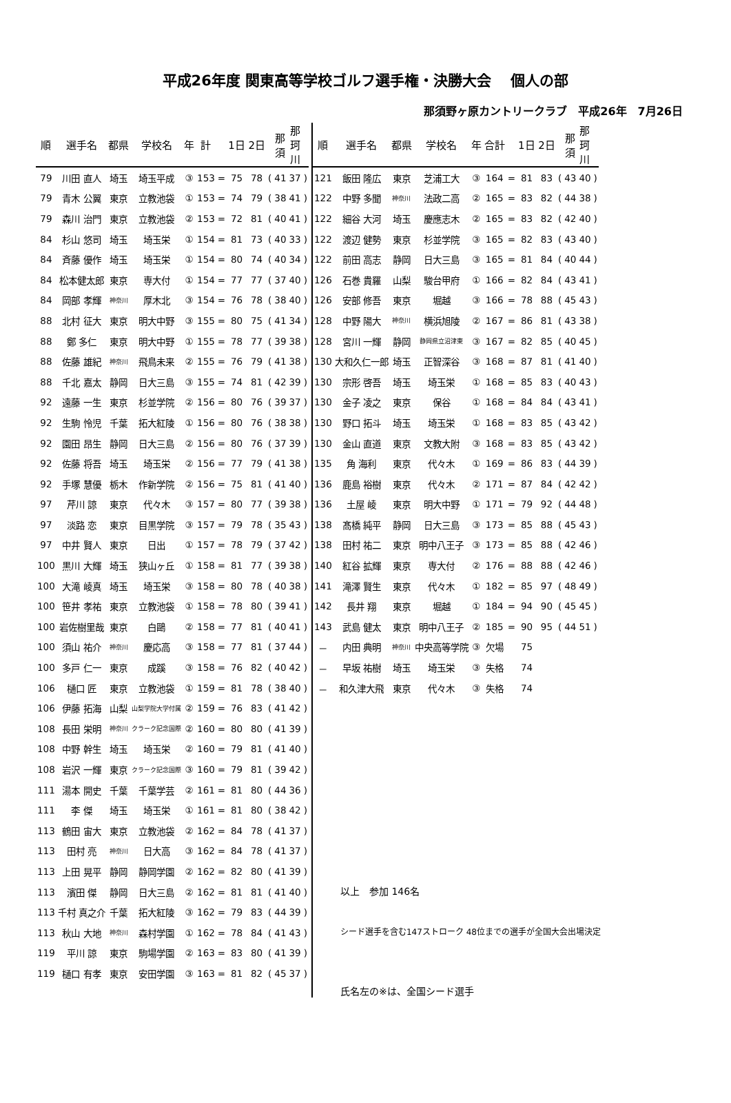平成26年度 関東高等学校ゴルフ選手権・決勝大会　 個人の部
那須野ヶ原カントリークラブ　平成26年　7月26日
| 順 | 選手名 | 都県 | 学校名 | 年 | 計 | | 1日 2日 | | | 那 須 | 那 珂 川 | |
| --- | --- | --- | --- | --- | --- | --- | --- | --- | --- | --- | --- | --- |
| 79 | 川田 直人 | 埼玉 | 埼玉平成 | ③ | 153 | = | 75 | 78 | ( | 41 | 37 | ) |
| 79 | 青木 公翼 | 東京 | 立教池袋 | ① | 153 | = | 74 | 79 | ( | 38 | 41 | ) |
| 79 | 森川 治門 | 東京 | 立教池袋 | ② | 153 | = | 72 | 81 | ( | 40 | 41 | ) |
| 84 | 杉山 悠司 | 埼玉 | 埼玉栄 | ① | 154 | = | 81 | 73 | ( | 40 | 33 | ) |
| 84 | 斉藤 優作 | 埼玉 | 埼玉栄 | ① | 154 | = | 80 | 74 | ( | 40 | 34 | ) |
| 84 | 松本健太郎 | 東京 | 専大付 | ① | 154 | = | 77 | 77 | ( | 37 | 40 | ) |
| 84 | 岡部 孝輝 | 神奈川 | 厚木北 | ③ | 154 | = | 76 | 78 | ( | 38 | 40 | ) |
| 88 | 北村 征大 | 東京 | 明大中野 | ③ | 155 | = | 80 | 75 | ( | 41 | 34 | ) |
| 88 | 鄭 多仁 | 東京 | 明大中野 | ① | 155 | = | 78 | 77 | ( | 39 | 38 | ) |
| 88 | 佐藤 雄紀 | 神奈川 | 飛鳥未来 | ② | 155 | = | 76 | 79 | ( | 41 | 38 | ) |
| 88 | 千北 嘉太 | 静岡 | 日大三島 | ③ | 155 | = | 74 | 81 | ( | 42 | 39 | ) |
| 92 | 遠藤 一生 | 東京 | 杉並学院 | ② | 156 | = | 80 | 76 | ( | 39 | 37 | ) |
| 92 | 生駒 怜児 | 千葉 | 拓大紅陵 | ① | 156 | = | 80 | 76 | ( | 38 | 38 | ) |
| 92 | 園田 昂生 | 静岡 | 日大三島 | ② | 156 | = | 80 | 76 | ( | 37 | 39 | ) |
| 92 | 佐藤 将吾 | 埼玉 | 埼玉栄 | ② | 156 | = | 77 | 79 | ( | 41 | 38 | ) |
| 92 | 手塚 慧優 | 栃木 | 作新学院 | ② | 156 | = | 75 | 81 | ( | 41 | 40 | ) |
| 97 | 芹川 諒 | 東京 | 代々木 | ③ | 157 | = | 80 | 77 | ( | 39 | 38 | ) |
| 97 | 淡路 恋 | 東京 | 目黒学院 | ③ | 157 | = | 79 | 78 | ( | 35 | 43 | ) |
| 97 | 中井 賢人 | 東京 | 日出 | ① | 157 | = | 78 | 79 | ( | 37 | 42 | ) |
| 100 | 黒川 大輝 | 埼玉 | 狭山ヶ丘 | ① | 158 | = | 81 | 77 | ( | 39 | 38 | ) |
| 100 | 大滝 崚真 | 埼玉 | 埼玉栄 | ③ | 158 | = | 80 | 78 | ( | 40 | 38 | ) |
| 100 | 笹井 孝祐 | 東京 | 立教池袋 | ① | 158 | = | 78 | 80 | ( | 39 | 41 | ) |
| 100 | 岩佐樹里哉 | 東京 | 白鷗 | ② | 158 | = | 77 | 81 | ( | 40 | 41 | ) |
| 100 | 須山 祐介 | 神奈川 | 慶応高 | ③ | 158 | = | 77 | 81 | ( | 37 | 44 | ) |
| 100 | 多戸 仁一 | 東京 | 成蹊 | ③ | 158 | = | 76 | 82 | ( | 40 | 42 | ) |
| 106 | 樋口 匠 | 東京 | 立教池袋 | ① | 159 | = | 81 | 78 | ( | 38 | 40 | ) |
| 106 | 伊藤 拓海 | 山梨 | 山梨学院大学付属 | ② | 159 | = | 76 | 83 | ( | 41 | 42 | ) |
| 108 | 長田 栄明 | 神奈川 | クラーク記念国際 | ② | 160 | = | 80 | 80 | ( | 41 | 39 | ) |
| 108 | 中野 幹生 | 埼玉 | 埼玉栄 | ② | 160 | = | 79 | 81 | ( | 41 | 40 | ) |
| 108 | 岩沢 一輝 | 東京 | クラーク記念国際 | ③ | 160 | = | 79 | 81 | ( | 39 | 42 | ) |
| 111 | 湯本 開史 | 千葉 | 千葉学芸 | ② | 161 | = | 81 | 80 | ( | 44 | 36 | ) |
| 111 | 李 傑 | 埼玉 | 埼玉栄 | ① | 161 | = | 81 | 80 | ( | 38 | 42 | ) |
| 113 | 鶴田 宙大 | 東京 | 立教池袋 | ② | 162 | = | 84 | 78 | ( | 41 | 37 | ) |
| 113 | 田村 亮 | 神奈川 | 日大高 | ③ | 162 | = | 84 | 78 | ( | 41 | 37 | ) |
| 113 | 上田 晃平 | 静岡 | 静岡学園 | ② | 162 | = | 82 | 80 | ( | 41 | 39 | ) |
| 113 | 濱田 傑 | 静岡 | 日大三島 | ② | 162 | = | 81 | 81 | ( | 41 | 40 | ) |
| 113 | 千村 真之介 | 千葉 | 拓大紅陵 | ③ | 162 | = | 79 | 83 | ( | 44 | 39 | ) |
| 113 | 秋山 大地 | 神奈川 | 森村学園 | ① | 162 | = | 78 | 84 | ( | 41 | 43 | ) |
| 119 | 平川 諒 | 東京 | 駒場学園 | ② | 163 | = | 83 | 80 | ( | 41 | 39 | ) |
| 119 | 樋口 有孝 | 東京 | 安田学園 | ③ | 163 | = | 81 | 82 | ( | 45 | 37 | ) |
| 順 | 選手名 | 都県 | 学校名 | 年 | 合計 | | 1日 2日 | | | 那 須 | 那 珂 川 | |
| --- | --- | --- | --- | --- | --- | --- | --- | --- | --- | --- | --- | --- |
| 121 | 飯田 隆広 | 東京 | 芝浦工大 | ③ | 164 | = | 81 | 83 | ( | 43 | 40 | ) |
| 122 | 中野 多聞 | 神奈川 | 法政二高 | ② | 165 | = | 83 | 82 | ( | 44 | 38 | ) |
| 122 | 細谷 大河 | 埼玉 | 慶應志木 | ② | 165 | = | 83 | 82 | ( | 42 | 40 | ) |
| 122 | 渡辺 健勢 | 東京 | 杉並学院 | ③ | 165 | = | 82 | 83 | ( | 43 | 40 | ) |
| 122 | 前田 高志 | 静岡 | 日大三島 | ③ | 165 | = | 81 | 84 | ( | 40 | 44 | ) |
| 126 | 石巻 貴羅 | 山梨 | 駿台甲府 | ① | 166 | = | 82 | 84 | ( | 43 | 41 | ) |
| 126 | 安部 修吾 | 東京 | 堀越 | ③ | 166 | = | 78 | 88 | ( | 45 | 43 | ) |
| 128 | 中野 陽大 | 神奈川 | 横浜旭陵 | ② | 167 | = | 86 | 81 | ( | 43 | 38 | ) |
| 128 | 宮川 一輝 | 静岡 | 静岡県立沼津東 | ③ | 167 | = | 82 | 85 | ( | 40 | 45 | ) |
| 130 | 大和久仁一郎 | 埼玉 | 正智深谷 | ③ | 168 | = | 87 | 81 | ( | 41 | 40 | ) |
| 130 | 宗形 啓吾 | 埼玉 | 埼玉栄 | ① | 168 | = | 85 | 83 | ( | 40 | 43 | ) |
| 130 | 金子 凌之 | 東京 | 保谷 | ① | 168 | = | 84 | 84 | ( | 43 | 41 | ) |
| 130 | 野口 拓斗 | 埼玉 | 埼玉栄 | ① | 168 | = | 83 | 85 | ( | 43 | 42 | ) |
| 130 | 金山 直道 | 東京 | 文教大附 | ③ | 168 | = | 83 | 85 | ( | 43 | 42 | ) |
| 135 | 角 海利 | 東京 | 代々木 | ① | 169 | = | 86 | 83 | ( | 44 | 39 | ) |
| 136 | 鹿島 裕樹 | 東京 | 代々木 | ② | 171 | = | 87 | 84 | ( | 42 | 42 | ) |
| 136 | 土屋 崚 | 東京 | 明大中野 | ① | 171 | = | 79 | 92 | ( | 44 | 48 | ) |
| 138 | 髙橋 純平 | 静岡 | 日大三島 | ③ | 173 | = | 85 | 88 | ( | 45 | 43 | ) |
| 138 | 田村 祐二 | 東京 | 明中八王子 | ③ | 173 | = | 85 | 88 | ( | 42 | 46 | ) |
| 140 | 紅谷 拡輝 | 東京 | 専大付 | ② | 176 | = | 88 | 88 | ( | 42 | 46 | ) |
| 141 | 滝澤 賢生 | 東京 | 代々木 | ① | 182 | = | 85 | 97 | ( | 48 | 49 | ) |
| 142 | 長井 翔 | 東京 | 堀越 | ① | 184 | = | 94 | 90 | ( | 45 | 45 | ) |
| 143 | 武島 健太 | 東京 | 明中八王子 | ② | 185 | = | 90 | 95 | ( | 44 | 51 | ) |
| － | 内田 典明 | 神奈川 | 中央高等学院 | ③ | 欠場 | | 75 | | | | | |
| － | 早坂 祐樹 | 埼玉 | 埼玉栄 | ③ | 失格 | | 74 | | | | | |
| － | 和久津大飛 | 東京 | 代々木 | ③ | 失格 | | 74 | | | | | |
以上　参加 146名
シード選手を含む147ストローク 48位までの選手が全国大会出場決定
氏名左の※は、全国シード選手